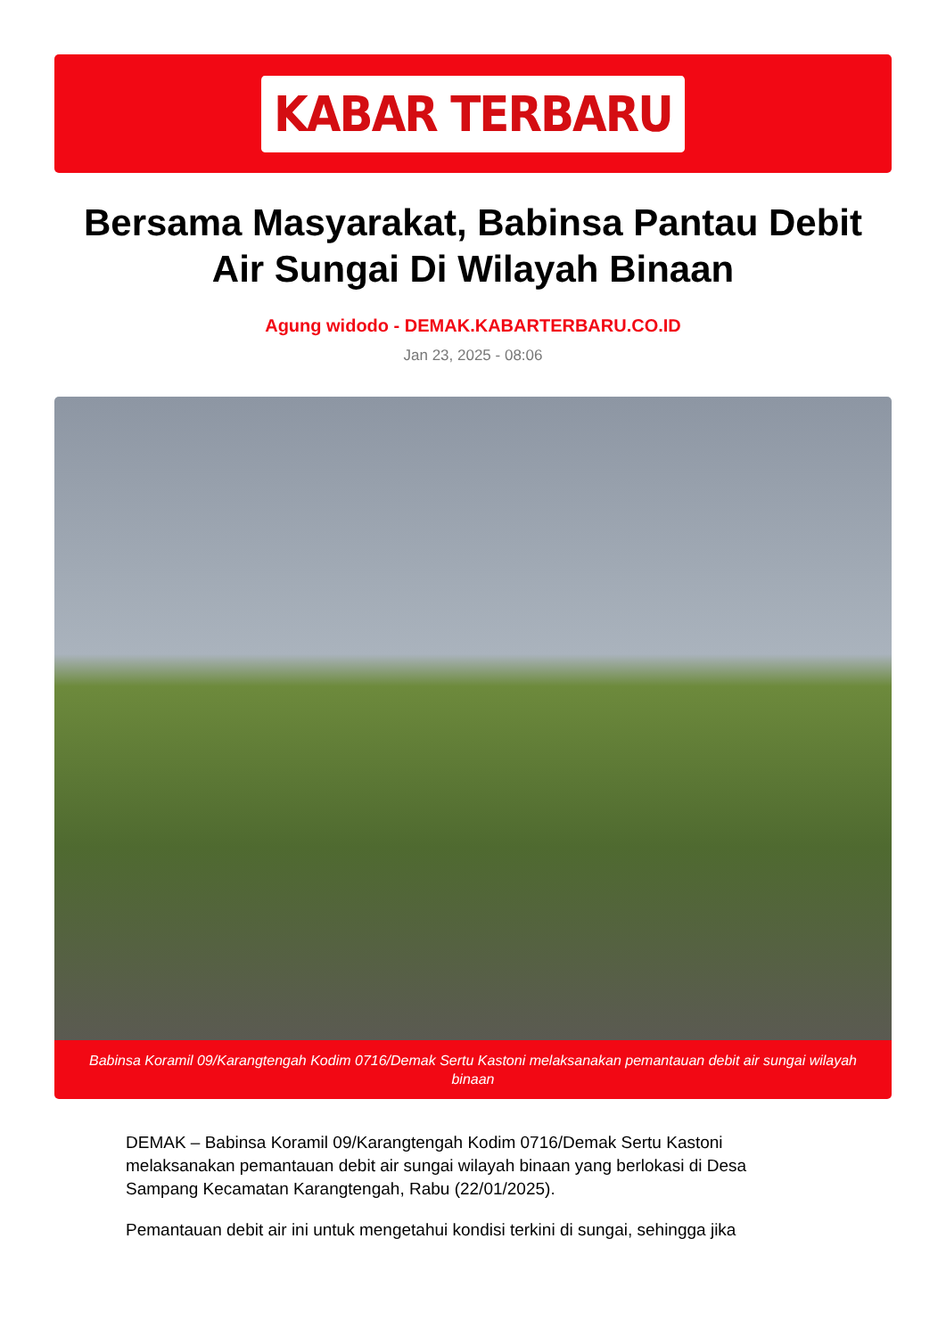KABAR TERBARU
Bersama Masyarakat, Babinsa Pantau Debit Air Sungai Di Wilayah Binaan
Agung widodo - DEMAK.KABARTERBARU.CO.ID
Jan 23, 2025 - 08:06
Babinsa Koramil 09/Karangtengah Kodim 0716/Demak Sertu Kastoni melaksanakan pemantauan debit air sungai wilayah binaan
DEMAK – Babinsa Koramil 09/Karangtengah Kodim 0716/Demak Sertu Kastoni melaksanakan pemantauan debit air sungai wilayah binaan yang berlokasi di Desa Sampang Kecamatan Karangtengah, Rabu (22/01/2025).
Pemantauan debit air ini untuk mengetahui kondisi terkini di sungai, sehingga jika